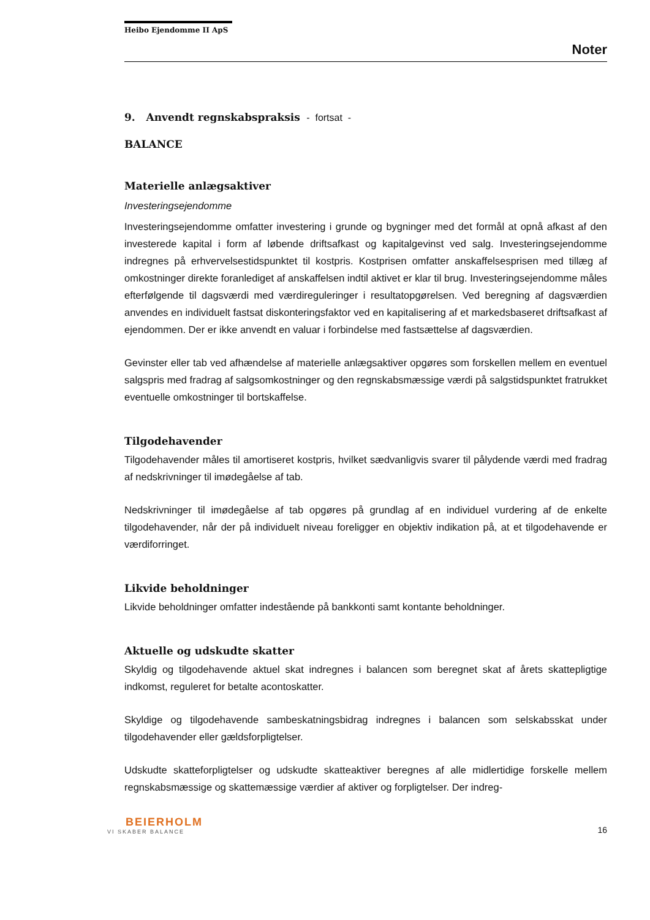Heibo Ejendomme II ApS
Noter
9. Anvendt regnskabspraksis - fortsat -
BALANCE
Materielle anlægsaktiver
Investeringsejendomme
Investeringsejendomme omfatter investering i grunde og bygninger med det formål at opnå afkast af den investerede kapital i form af løbende driftsafkast og kapitalgevinst ved salg. Investeringsejendomme indregnes på erhvervelsestidspunktet til kostpris. Kostprisen omfatter anskaffelsesprisen med tillæg af omkostninger direkte foranlediget af anskaffelsen indtil aktivet er klar til brug. Investeringsejendomme måles efterfølgende til dagsværdi med værdireguleringer i resultatopgørelsen. Ved beregning af dagsværdien anvendes en individuelt fastsat diskonteringsfaktor ved en kapitalisering af et markedsbaseret driftsafkast af ejendommen. Der er ikke anvendt en valuar i forbindelse med fastsættelse af dagsværdien.
Gevinster eller tab ved afhændelse af materielle anlægsaktiver opgøres som forskellen mellem en eventuel salgspris med fradrag af salgsomkostninger og den regnskabsmæssige værdi på salgstidspunktet fratrukket eventuelle omkostninger til bortskaffelse.
Tilgodehavender
Tilgodehavender måles til amortiseret kostpris, hvilket sædvanligvis svarer til pålydende værdi med fradrag af nedskrivninger til imødegåelse af tab.
Nedskrivninger til imødegåelse af tab opgøres på grundlag af en individuel vurdering af de enkelte tilgodehavender, når der på individuelt niveau foreligger en objektiv indikation på, at et tilgodehavende er værdiforringet.
Likvide beholdninger
Likvide beholdninger omfatter indestående på bankkonti samt kontante beholdninger.
Aktuelle og udskudte skatter
Skyldig og tilgodehavende aktuel skat indregnes i balancen som beregnet skat af årets skattepligtige indkomst, reguleret for betalte acontoskatter.
Skyldige og tilgodehavende sambeskatningsbidrag indregnes i balancen som selskabsskat under tilgodehavender eller gældsforpligtelser.
Udskudte skatteforpligtelser og udskudte skatteaktiver beregnes af alle midlertidige forskelle mellem regnskabsmæssige og skattemæssige værdier af aktiver og forpligtelser. Der indreg-
BEIERHOLM
VI SKABER BALANCE
16